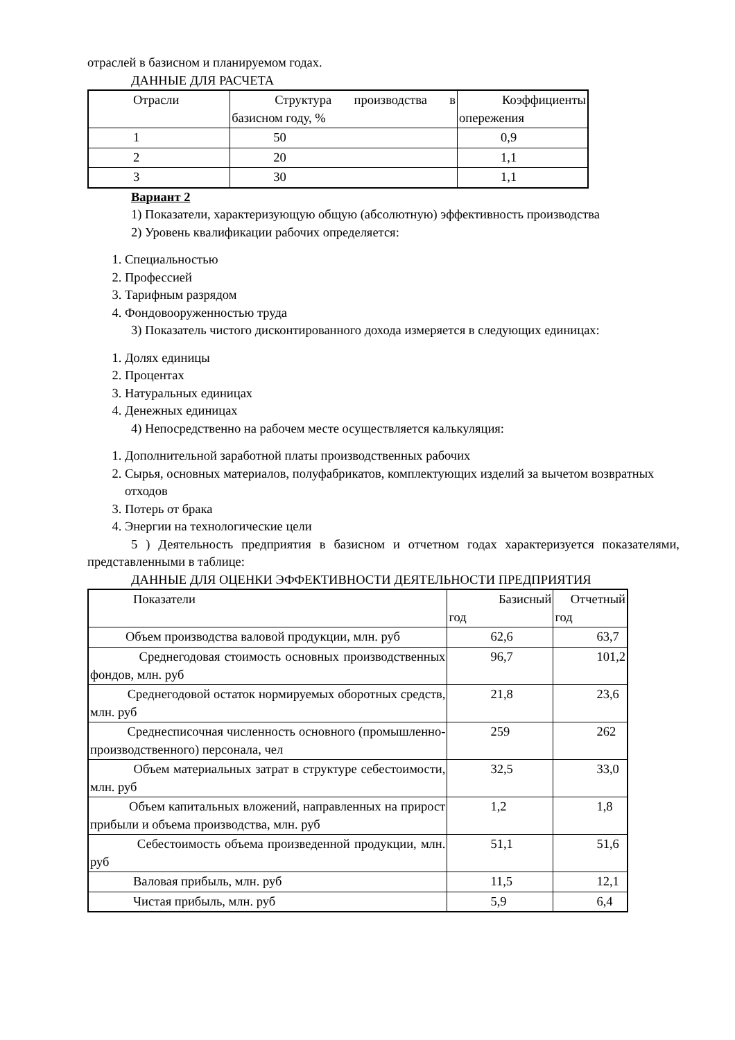отраслей в базисном и планируемом годах.
ДАННЫЕ ДЛЯ РАСЧЕТА
| Отрасли | Структура производства в базисном году, % | Коэффициенты опережения |
| 1 | 50 | 0,9 |
| 2 | 20 | 1,1 |
| 3 | 30 | 1,1 |
Вариант 2
1) Показатели, характеризующую общую (абсолютную) эффективность производства
2) Уровень квалификации рабочих определяется:
1. Специальностью
2. Профессией
3. Тарифным разрядом
4. Фондовооруженностью труда
3) Показатель чистого дисконтированного дохода измеряется в следующих единицах:
1. Долях единицы
2. Процентах
3. Натуральных единицах
4. Денежных единицах
4) Непосредственно на рабочем месте осуществляется калькуляция:
1. Дополнительной заработной платы производственных рабочих
2. Сырья, основных материалов, полуфабрикатов, комплектующих изделий за вычетом возвратных отходов
3. Потерь от брака
4. Энергии на технологические цели
5 ) Деятельность предприятия в базисном и отчетном годах характеризуется показателями, представленными в таблице:
ДАННЫЕ ДЛЯ ОЦЕНКИ ЭФФЕКТИВНОСТИ ДЕЯТЕЛЬНОСТИ ПРЕДПРИЯТИЯ
| Показатели | Базисный год | Отчетный год |
| Объем производства валовой продукции, млн. руб | 62,6 | 63,7 |
| Среднегодовая стоимость основных производственных фондов, млн. руб | 96,7 | 101,2 |
| Среднегодовой остаток нормируемых оборотных средств, млн. руб | 21,8 | 23,6 |
| Среднесписочная численность основного (промышленно-производственного) персонала, чел | 259 | 262 |
| Объем материальных затрат в структуре себестоимости, млн. руб | 32,5 | 33,0 |
| Объем капитальных вложений, направленных на прирост прибыли и объема производства, млн. руб | 1,2 | 1,8 |
| Себестоимость объема произведенной продукции, млн. руб | 51,1 | 51,6 |
| Валовая прибыль, млн. руб | 11,5 | 12,1 |
| Чистая прибыль, млн. руб | 5,9 | 6,4 |